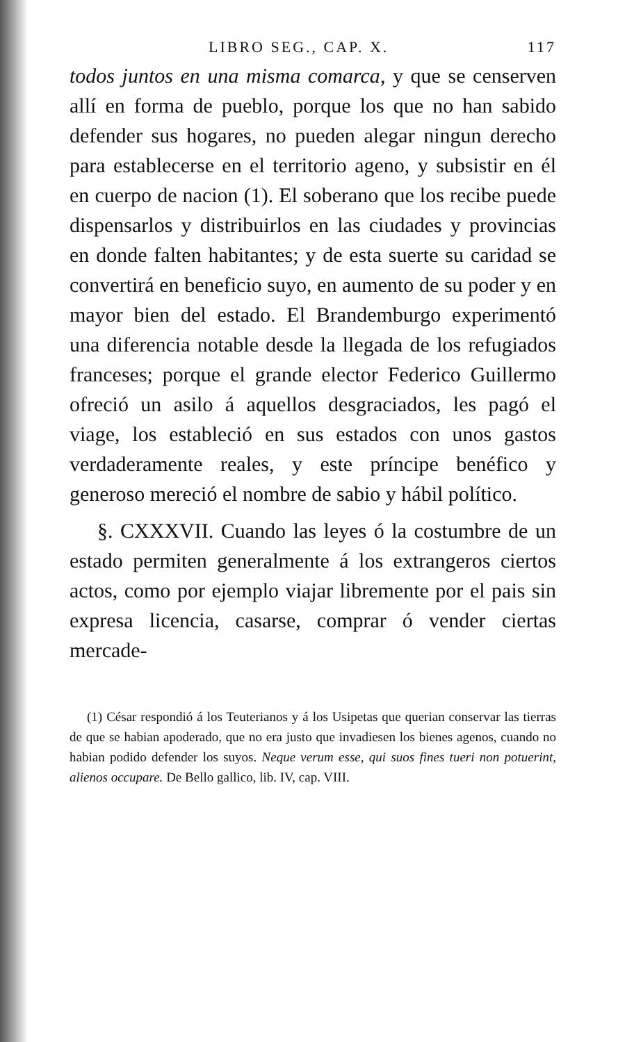LIBRO SEG., CAP. X. 117
todos juntos en una misma comarca, y que se censerven allí en forma de pueblo, porque los que no han sabido defender sus hogares, no pueden alegar ningun derecho para establecerse en el territorio ageno, y subsistir en él en cuerpo de nacion (1). El soberano que los recibe puede dispensarlos y distribuirlos en las ciudades y provincias en donde falten habitantes; y de esta suerte su caridad se convertirá en beneficio suyo, en aumento de su poder y en mayor bien del estado. El Brandemburgo experimentó una diferencia notable desde la llegada de los refugiados franceses; porque el grande elector Federico Guillermo ofreció un asilo á aquellos desgraciados, les pagó el viage, los estableció en sus estados con unos gastos verdaderamente reales, y este príncipe benéfico y generoso mereció el nombre de sabio y hábil político.
§. CXXXVII. Cuando las leyes ó la costumbre de un estado permiten generalmente á los extrangeros ciertos actos, como por ejemplo viajar libremente por el pais sin expresa licencia, casarse, comprar ó vender ciertas mercade-
(1) César respondió á los Teuterianos y á los Usipetas que querian conservar las tierras de que se habian apoderado, que no era justo que invadiesen los bienes agenos, cuando no habian podido defender los suyos. Neque verum esse, qui suos fines tueri non potuerint, alienos occupare. De Bello gallico, lib. IV, cap. VIII.